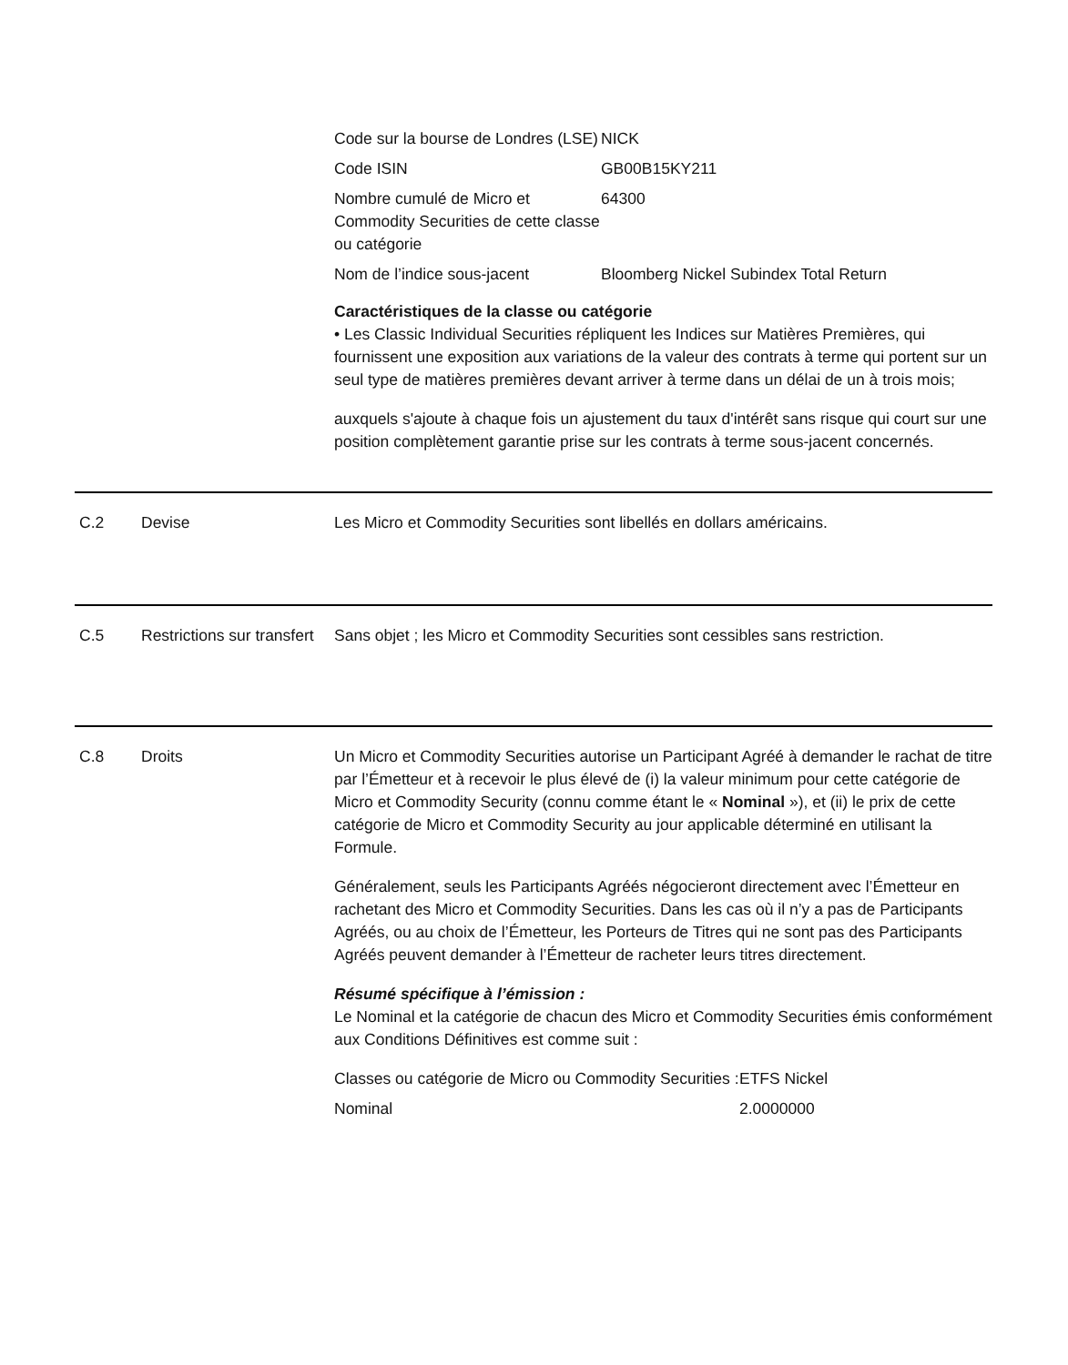| Code sur la bourse de Londres (LSE) | NICK |
| Code ISIN | GB00B15KY211 |
| Nombre cumulé de Micro et Commodity Securities de cette classe ou catégorie | 64300 |
| Nom de l’indice sous-jacent | Bloomberg Nickel Subindex Total Return |
Caractéristiques de la classe ou catégorie
• Les Classic Individual Securities répliquent les Indices sur Matières Premières, qui fournissent une exposition aux variations de la valeur des contrats à terme qui portent sur un seul type de matières premières devant arriver à terme dans un délai de un à trois mois;
auxquels s'ajoute à chaque fois un ajustement du taux d'intérêt sans risque qui court sur une position complètement garantie prise sur les contrats à terme sous-jacent concernés.
C.2 Devise Les Micro et Commodity Securities sont libellés en dollars américains.
C.5 Restrictions sur transfert
Sans objet ; les Micro et Commodity Securities sont cessibles sans restriction.
C.8 Droits Un Micro et Commodity Securities autorise un Participant Agréé à demander le rachat de titre par l’Émetteur et à recevoir le plus élevé de (i) la valeur minimum pour cette catégorie de Micro et Commodity Security (connu comme étant le « Nominal »), et (ii) le prix de cette catégorie de Micro et Commodity Security au jour applicable déterminé en utilisant la Formule.
Généralement, seuls les Participants Agréés négocieront directement avec l’Émetteur en rachetant des Micro et Commodity Securities. Dans les cas où il n’y a pas de Participants Agréés, ou au choix de l’Émetteur, les Porteurs de Titres qui ne sont pas des Participants Agréés peuvent demander à l’Émetteur de racheter leurs titres directement.
Résumé spécifique à l’émission :
Le Nominal et la catégorie de chacun des Micro et Commodity Securities émis conformément aux Conditions Définitives est comme suit :
| Classes ou catégorie de Micro ou Commodity Securities : | ETFS Nickel |
| Nominal | 2.0000000 |